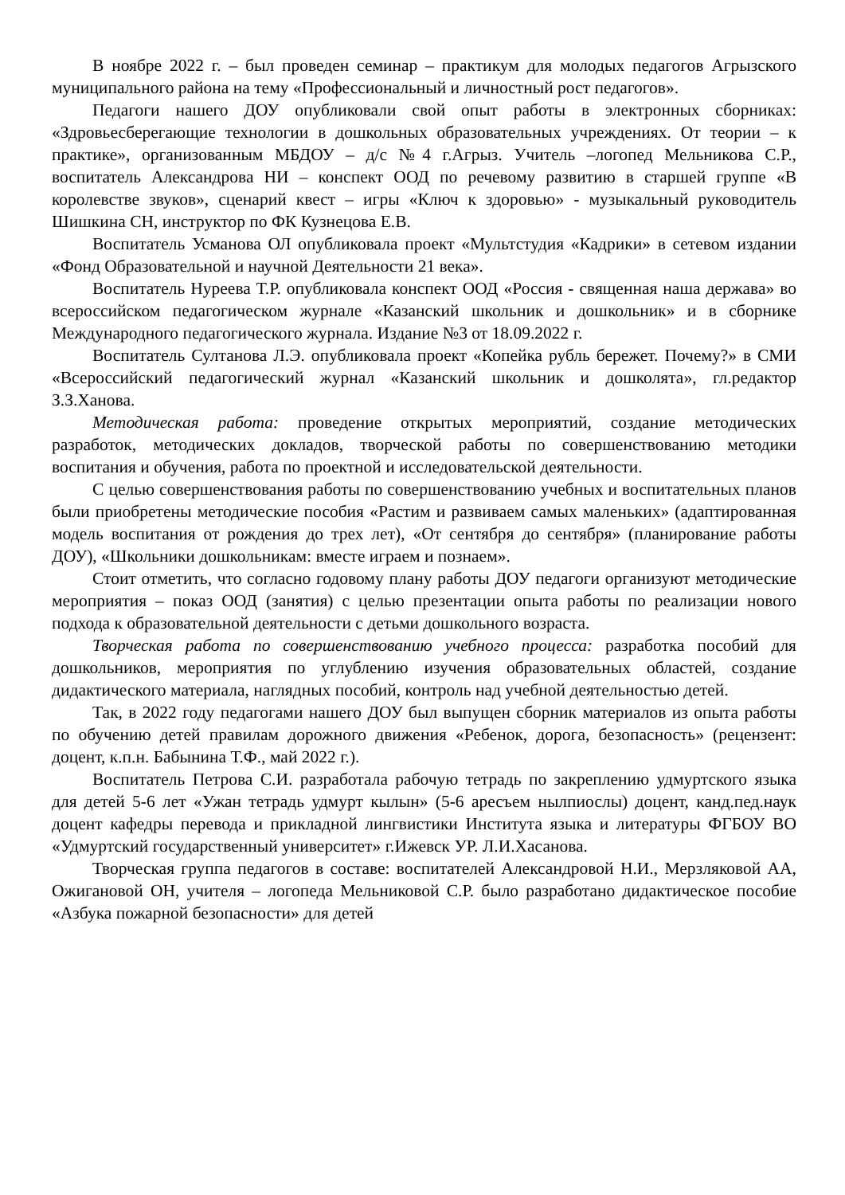В ноябре 2022 г. – был проведен семинар – практикум для молодых педагогов Агрызского муниципального района на тему «Профессиональный и личностный рост педагогов».
Педагоги нашего ДОУ опубликовали свой опыт работы в электронных сборниках: «Здровьесберегающие технологии в дошкольных образовательных учреждениях. От теории – к практике», организованным МБДОУ – д/с №4 г.Агрыз. Учитель –логопед Мельникова С.Р., воспитатель Александрова НИ – конспект ООД по речевому развитию в старшей группе «В королевстве звуков», сценарий квест – игры «Ключ к здоровью» - музыкальный руководитель Шишкина СН, инструктор по ФК Кузнецова Е.В.
Воспитатель Усманова ОЛ опубликовала проект «Мультстудия «Кадрики» в сетевом издании «Фонд Образовательной и научной Деятельности 21 века».
Воспитатель Нуреева Т.Р. опубликовала конспект ООД «Россия - священная наша держава» во всероссийском педагогическом журнале «Казанский школьник и дошкольник» и в сборнике Международного педагогического журнала. Издание №3 от 18.09.2022 г.
Воспитатель Султанова Л.Э. опубликовала проект «Копейка рубль бережет. Почему?» в СМИ «Всероссийский педагогический журнал «Казанский школьник и дошколята», гл.редактор З.З.Ханова.
Методическая работа: проведение открытых мероприятий, создание методических разработок, методических докладов, творческой работы по совершенствованию методики воспитания и обучения, работа по проектной и исследовательской деятельности.
С целью совершенствования работы по совершенствованию учебных и воспитательных планов были приобретены методические пособия «Растим и развиваем самых маленьких» (адаптированная модель воспитания от рождения до трех лет), «От сентября до сентября» (планирование работы ДОУ), «Школьники дошкольникам: вместе играем и познаем».
Стоит отметить, что согласно годовому плану работы ДОУ педагоги организуют методические мероприятия – показ ООД (занятия) с целью презентации опыта работы по реализации нового подхода к образовательной деятельности с детьми дошкольного возраста.
Творческая работа по совершенствованию учебного процесса: разработка пособий для дошкольников, мероприятия по углублению изучения образовательных областей, создание дидактического материала, наглядных пособий, контроль над учебной деятельностью детей.
Так, в 2022 году педагогами нашего ДОУ был выпущен сборник материалов из опыта работы по обучению детей правилам дорожного движения «Ребенок, дорога, безопасность» (рецензент: доцент, к.п.н. Бабынина Т.Ф., май 2022 г.).
Воспитатель Петрова С.И. разработала рабочую тетрадь по закреплению удмуртского языка для детей 5-6 лет «Ужан тетрадь удмурт кылын» (5-6 аресъем нылпиослы) доцент, канд.пед.наук доцент кафедры перевода и прикладной лингвистики Института языка и литературы ФГБОУ ВО «Удмуртский государственный университет» г.Ижевск УР. Л.И.Хасанова.
Творческая группа педагогов в составе: воспитателей Александровой Н.И., Мерзляковой АА, Ожигановой ОН, учителя – логопеда Мельниковой С.Р. было разработано дидактическое пособие «Азбука пожарной безопасности» для детей